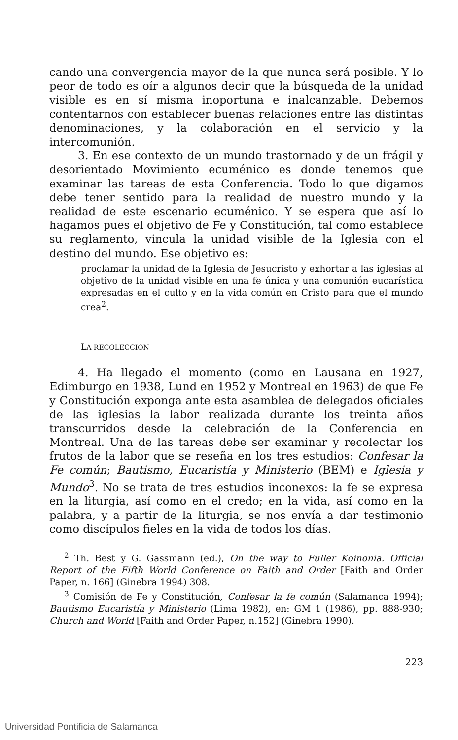cando una convergencia mayor de la que nunca será posible. Y lo peor de todo es oír a algunos decir que la búsqueda de la unidad visible es en sí misma inoportuna e inalcanzable. Debemos contentarnos con establecer buenas relaciones entre las distintas denominaciones, y la colaboración en el servicio y la intercomunión.
3. En ese contexto de un mundo trastornado y de un frágil y desorientado Movimiento ecuménico es donde tenemos que examinar las tareas de esta Conferencia. Todo lo que digamos debe tener sentido para la realidad de nuestro mundo y la realidad de este escenario ecuménico. Y se espera que así lo hagamos pues el objetivo de Fe y Constitución, tal como establece su reglamento, vincula la unidad visible de la Iglesia con el destino del mundo. Ese objetivo es:
proclamar la unidad de la Iglesia de Jesucristo y exhortar a las iglesias al objetivo de la unidad visible en una fe única y una comunión eucarística expresadas en el culto y en la vida común en Cristo para que el mundo crea<sup>2</sup>.
LA RECOLECCION
4. Ha llegado el momento (como en Lausana en 1927, Edimburgo en 1938, Lund en 1952 y Montreal en 1963) de que Fe y Constitución exponga ante esta asamblea de delegados oficiales de las iglesias la labor realizada durante los treinta años transcurridos desde la celebración de la Conferencia en Montreal. Una de las tareas debe ser examinar y recolectar los frutos de la labor que se reseña en los tres estudios: Confesar la Fe común; Bautismo, Eucaristía y Ministerio (BEM) e Iglesia y Mundo<sup>3</sup>. No se trata de tres estudios inconexos: la fe se expresa en la liturgia, así como en el credo; en la vida, así como en la palabra, y a partir de la liturgia, se nos envía a dar testimonio como discípulos fieles en la vida de todos los días.
<sup>2</sup> Th. Best y G. Gassmann (ed.), On the way to Fuller Koinonia. Official Report of the Fifth World Conference on Faith and Order [Faith and Order Paper, n. 166] (Ginebra 1994) 308.
<sup>3</sup> Comisión de Fe y Constitución, Confesar la fe común (Salamanca 1994); Bautismo Eucaristía y Ministerio (Lima 1982), en: GM 1 (1986), pp. 888-930; Church and World [Faith and Order Paper, n.152] (Ginebra 1990).
223
Universidad Pontificia de Salamanca